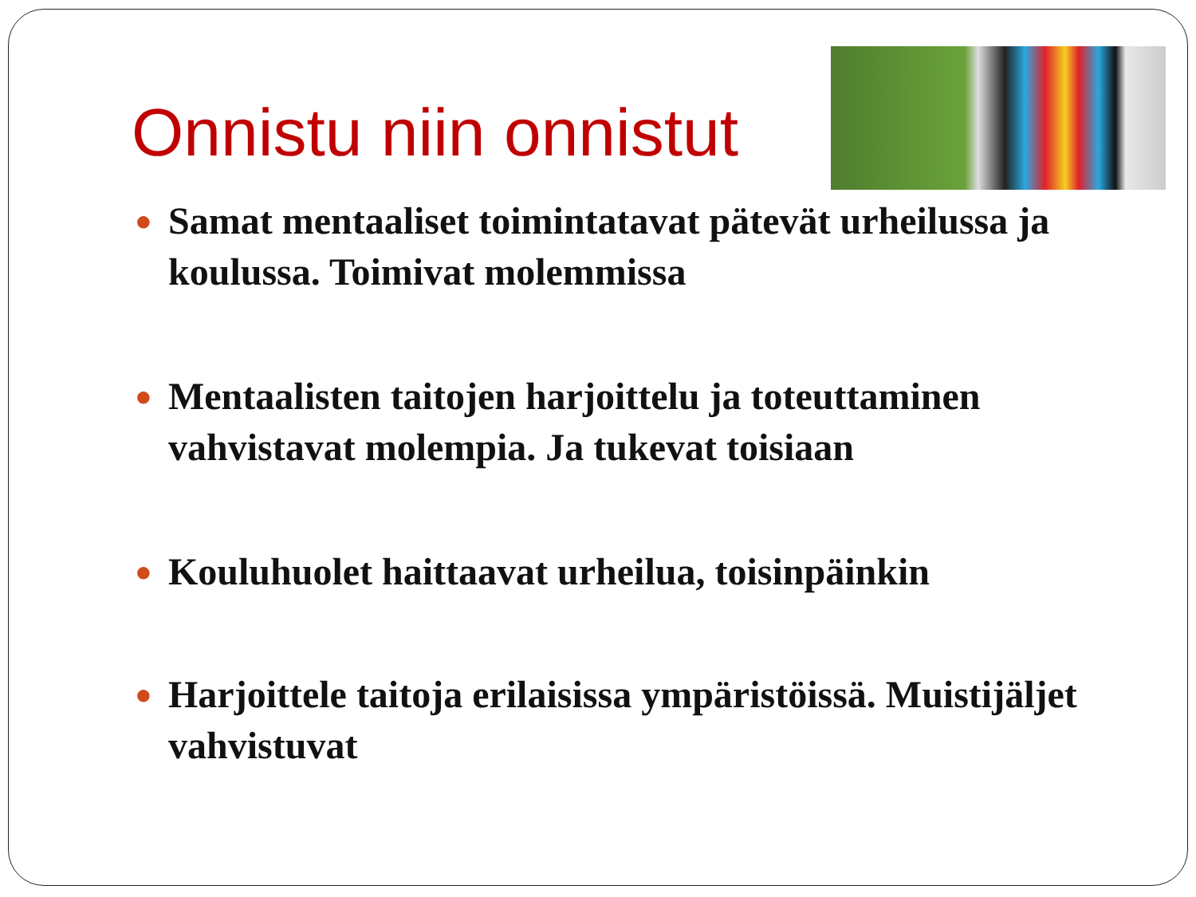Onnistu niin onnistut
● Samat mentaaliset toimintatavat pätevät urheilussa ja koulussa. Toimivat molemmissa
● Mentaalisten taitojen harjoittelu ja toteuttaminen vahvistavat molempia. Ja tukevat toisiaan
● Kouluhuolet haittaavat urheilua, toisinpäinkin
● Harjoittele taitoja erilaisissa ympäristöissä. Muistijäljet vahvistuvat